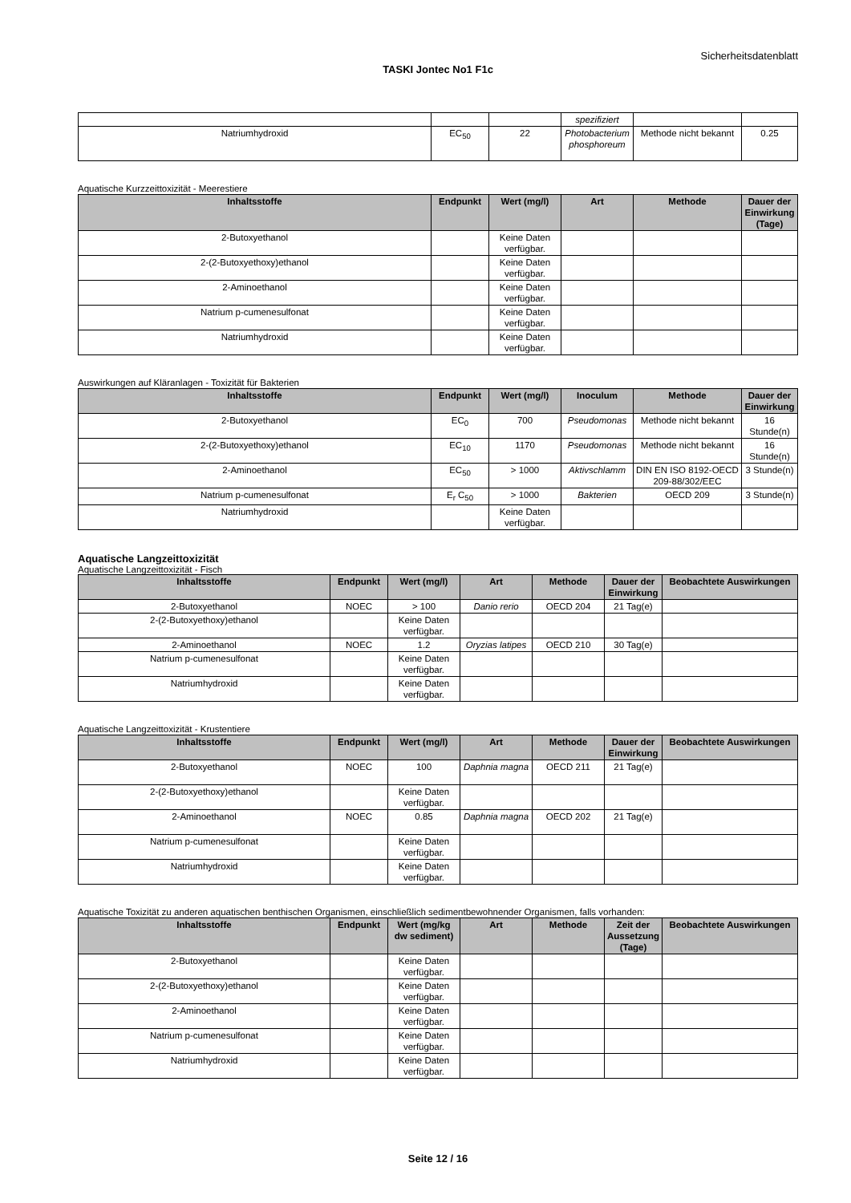Sicherheitsdatenblatt
TASKI Jontec No1 F1c
| | | | spezifiziert | | |
| Natriumhydroxid | EC<sub>50</sub> | 22 | Photobacterium phosphoreum | Methode nicht bekannt | 0.25 |
Aquatische Kurzzeittoxizität - Meerestiere
| Inhaltsstoffe | Endpunkt | Wert (mg/l) | Art | Methode | Dauer der Einwirkung (Tage) |
| --- | --- | --- | --- | --- | --- |
| 2-Butoxyethanol | | Keine Daten verfügbar. | | | |
| 2-(2-Butoxyethoxy)ethanol | | Keine Daten verfügbar. | | | |
| 2-Aminoethanol | | Keine Daten verfügbar. | | | |
| Natrium p-cumenesulfonat | | Keine Daten verfügbar. | | | |
| Natriumhydroxid | | Keine Daten verfügbar. | | | |
Auswirkungen auf Kläranlagen - Toxizität für Bakterien
| Inhaltsstoffe | Endpunkt | Wert (mg/l) | Inoculum | Methode | Dauer der Einwirkung |
| --- | --- | --- | --- | --- | --- |
| 2-Butoxyethanol | EC<sub>0</sub> | 700 | Pseudomonas | Methode nicht bekannt | 16 Stunde(n) |
| 2-(2-Butoxyethoxy)ethanol | EC<sub>10</sub> | 1170 | Pseudomonas | Methode nicht bekannt | 16 Stunde(n) |
| 2-Aminoethanol | EC<sub>50</sub> | > 1000 | Aktivschlamm | DIN EN ISO 8192-OECD 209-88/302/EEC | 3 Stunde(n) |
| Natrium p-cumenesulfonat | E<sub>r</sub> C<sub>50</sub> | > 1000 | Bakterien | OECD 209 | 3 Stunde(n) |
| Natriumhydroxid | | Keine Daten verfügbar. | | | |
Aquatische Langzeittoxizität
Aquatische Langzeittoxizität - Fisch
| Inhaltsstoffe | Endpunkt | Wert (mg/l) | Art | Methode | Dauer der Einwirkung | Beobachtete Auswirkungen |
| --- | --- | --- | --- | --- | --- | --- |
| 2-Butoxyethanol | NOEC | > 100 | Danio rerio | OECD 204 | 21 Tag(e) | |
| 2-(2-Butoxyethoxy)ethanol | | Keine Daten verfügbar. | | | | |
| 2-Aminoethanol | NOEC | 1.2 | Oryzias latipes | OECD 210 | 30 Tag(e) | |
| Natrium p-cumenesulfonat | | Keine Daten verfügbar. | | | | |
| Natriumhydroxid | | Keine Daten verfügbar. | | | | |
Aquatische Langzeittoxizität - Krustentiere
| Inhaltsstoffe | Endpunkt | Wert (mg/l) | Art | Methode | Dauer der Einwirkung | Beobachtete Auswirkungen |
| --- | --- | --- | --- | --- | --- | --- |
| 2-Butoxyethanol | NOEC | 100 | Daphnia magna | OECD 211 | 21 Tag(e) | |
| 2-(2-Butoxyethoxy)ethanol | | Keine Daten verfügbar. | | | | |
| 2-Aminoethanol | NOEC | 0.85 | Daphnia magna | OECD 202 | 21 Tag(e) | |
| Natrium p-cumenesulfonat | | Keine Daten verfügbar. | | | | |
| Natriumhydroxid | | Keine Daten verfügbar. | | | | |
Aquatische Toxizität zu anderen aquatischen benthischen Organismen, einschließlich sedimentbewohnender Organismen, falls vorhanden:
| Inhaltsstoffe | Endpunkt | Wert (mg/kg dw sediment) | Art | Methode | Zeit der Aussetzung (Tage) | Beobachtete Auswirkungen |
| --- | --- | --- | --- | --- | --- | --- |
| 2-Butoxyethanol | | Keine Daten verfügbar. | | | | |
| 2-(2-Butoxyethoxy)ethanol | | Keine Daten verfügbar. | | | | |
| 2-Aminoethanol | | Keine Daten verfügbar. | | | | |
| Natrium p-cumenesulfonat | | Keine Daten verfügbar. | | | | |
| Natriumhydroxid | | Keine Daten verfügbar. | | | | |
Seite 12 / 16